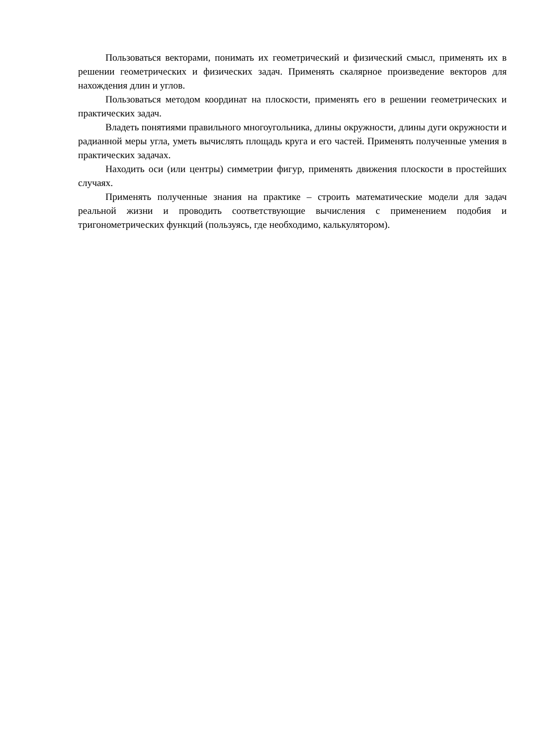Пользоваться векторами, понимать их геометрический и физический смысл, применять их в решении геометрических и физических задач. Применять скалярное произведение векторов для нахождения длин и углов.
Пользоваться методом координат на плоскости, применять его в решении геометрических и практических задач.
Владеть понятиями правильного многоугольника, длины окружности, длины дуги окружности и радианной меры угла, уметь вычислять площадь круга и его частей. Применять полученные умения в практических задачах.
Находить оси (или центры) симметрии фигур, применять движения плоскости в простейших случаях.
Применять полученные знания на практике – строить математические модели для задач реальной жизни и проводить соответствующие вычисления с применением подобия и тригонометрических функций (пользуясь, где необходимо, калькулятором).